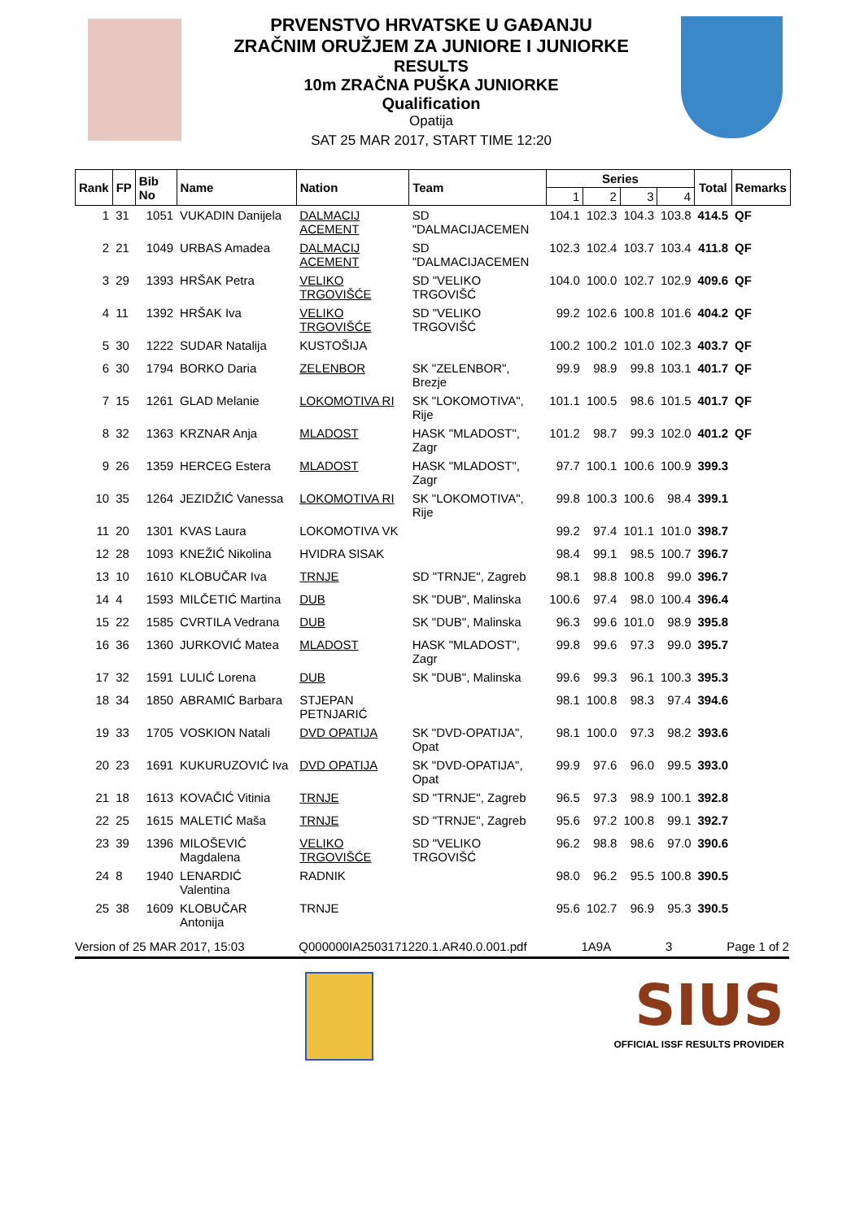PRVENSTVO HRVATSKE U GAĐANJU
ZRAČNIM ORUŽJEM ZA JUNIORE I JUNIORKE
RESULTS
10m ZRAČNA PUŠKA JUNIORKE
Qualification
Opatija
SAT 25 MAR 2017, START TIME 12:20
| Rank | FP | Bib No | Name | Nation | Team | Series | | | | Total | Remarks |
| --- | --- | --- | --- | --- | --- | --- | --- | --- | --- | --- | --- |
| | | | | | | 1 | 2 | 3 | 4 | | |
| 1 | 31 | 1051 | VUKADIN Danijela | DALMACIJ ACEMENT | SD "DALMACIJACEMEN | 104.1 | 102.3 | 104.3 | 103.8 | 414.5 | QF |
| 2 | 21 | 1049 | URBAS Amadea | DALMACIJ ACEMENT | SD "DALMACIJACEMEN | 102.3 | 102.4 | 103.7 | 103.4 | 411.8 | QF |
| 3 | 29 | 1393 | HRŠAK Petra | VELIKO TRGOVIŠĆE | SD "VELIKO TRGOVIŠĆ | 104.0 | 100.0 | 102.7 | 102.9 | 409.6 | QF |
| 4 | 11 | 1392 | HRŠAK Iva | VELIKO TRGOVIŠĆE | SD "VELIKO TRGOVIŠĆ | 99.2 | 102.6 | 100.8 | 101.6 | 404.2 | QF |
| 5 | 30 | 1222 | SUDAR Natalija | KUSTOŠIJA | | 100.2 | 100.2 | 101.0 | 102.3 | 403.7 | QF |
| 6 | 30 | 1794 | BORKO Daria | ZELENBOR | SK "ZELENBOR", Brezje | 99.9 | 98.9 | 99.8 | 103.1 | 401.7 | QF |
| 7 | 15 | 1261 | GLAD Melanie | LOKOMOTIVA RI | SK "LOKOMOTIVA", Rije | 101.1 | 100.5 | 98.6 | 101.5 | 401.7 | QF |
| 8 | 32 | 1363 | KRZNAR Anja | MLADOST | HASK "MLADOST", Zagr | 101.2 | 98.7 | 99.3 | 102.0 | 401.2 | QF |
| 9 | 26 | 1359 | HERCEG Estera | MLADOST | HASK "MLADOST", Zagr | 97.7 | 100.1 | 100.6 | 100.9 | 399.3 | |
| 10 | 35 | 1264 | JEZIDŽIĆ Vanessa | LOKOMOTIVA RI | SK "LOKOMOTIVA", Rije | 99.8 | 100.3 | 100.6 | 98.4 | 399.1 | |
| 11 | 20 | 1301 | KVAS Laura | LOKOMOTIVA VK | | 99.2 | 97.4 | 101.1 | 101.0 | 398.7 | |
| 12 | 28 | 1093 | KNEŽIĆ Nikolina | HVIDRA SISAK | | 98.4 | 99.1 | 98.5 | 100.7 | 396.7 | |
| 13 | 10 | 1610 | KLOBUČAR Iva | TRNJE | SD "TRNJE", Zagreb | 98.1 | 98.8 | 100.8 | 99.0 | 396.7 | |
| 14 | 4 | 1593 | MILČETIĆ Martina | DUB | SK "DUB", Malinska | 100.6 | 97.4 | 98.0 | 100.4 | 396.4 | |
| 15 | 22 | 1585 | CVRTILA Vedrana | DUB | SK "DUB", Malinska | 96.3 | 99.6 | 101.0 | 98.9 | 395.8 | |
| 16 | 36 | 1360 | JURKOVIĆ Matea | MLADOST | HASK "MLADOST", Zagr | 99.8 | 99.6 | 97.3 | 99.0 | 395.7 | |
| 17 | 32 | 1591 | LULIĆ Lorena | DUB | SK "DUB", Malinska | 99.6 | 99.3 | 96.1 | 100.3 | 395.3 | |
| 18 | 34 | 1850 | ABRAMIĆ Barbara | STJEPAN PETNJARIĆ | | 98.1 | 100.8 | 98.3 | 97.4 | 394.6 | |
| 19 | 33 | 1705 | VOSKION Natali | DVD OPATIJA | SK "DVD-OPATIJA", Opat | 98.1 | 100.0 | 97.3 | 98.2 | 393.6 | |
| 20 | 23 | 1691 | KUKURUZOVIĆ Iva | DVD OPATIJA | SK "DVD-OPATIJA", Opat | 99.9 | 97.6 | 96.0 | 99.5 | 393.0 | |
| 21 | 18 | 1613 | KOVAČIĆ Vitinia | TRNJE | SD "TRNJE", Zagreb | 96.5 | 97.3 | 98.9 | 100.1 | 392.8 | |
| 22 | 25 | 1615 | MALETIĆ Maša | TRNJE | SD "TRNJE", Zagreb | 95.6 | 97.2 | 100.8 | 99.1 | 392.7 | |
| 23 | 39 | 1396 | MILOŠEVIĆ Magdalena | VELIKO TRGOVIŠĆE | SD "VELIKO TRGOVIŠĆ | 96.2 | 98.8 | 98.6 | 97.0 | 390.6 | |
| 24 | 8 | 1940 | LENARDIĆ Valentina | RADNIK | | 98.0 | 96.2 | 95.5 | 100.8 | 390.5 | |
| 25 | 38 | 1609 | KLOBUČAR Antonija | TRNJE | | 95.6 | 102.7 | 96.9 | 95.3 | 390.5 | |
Version of 25 MAR 2017, 15:03 Q000000IA2503171220.1.AR40.0.001.pdf 1A9A 3 Page 1 of 2
SIUS
OFFICIAL ISSF RESULTS PROVIDER